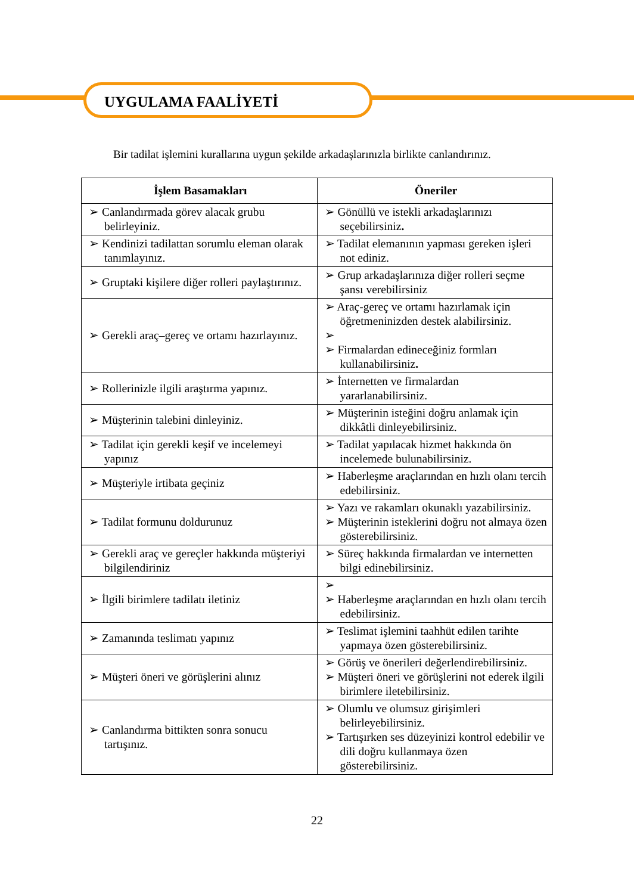UYGULAMA FAALİYETİ
Bir tadilat işlemini kurallarına uygun şekilde arkadaşlarınızla birlikte canlandırınız.
| İşlem Basamakları | Öneriler |
| --- | --- |
| ➢ Canlandırmada görev alacak grubu belirleyiniz. | ➢ Gönüllü ve istekli arkadaşlarınızı seçebilirsiniz . |
| ➢ Kendinizi tadilattan sorumlu eleman olarak tanımlayınız. | ➢ Tadilat elemanının yapması gereken işleri not ediniz. |
| ➢ Gruptaki kişilere diğer rolleri paylaştırınız. | ➢ Grup arkadaşlarınıza diğer rolleri seçme şansı verebilirsiniz |
| ➢ Gerekli araç–gereç ve ortamı hazırlayınız. | ➢ Araç-gereç ve ortamı hazırlamak için öğretmeninizden destek alabilirsiniz. ➢ ➢ Firmalardan edineceğiniz formları kullanabilirsiniz . |
| ➢ Rollerinizle ilgili araştırma yapınız. | ➢ İnternetten ve firmalardan yararlanabilirsiniz. |
| ➢ Müşterinin talebini dinleyiniz. | ➢ Müşterinin isteğini doğru anlamak için dikkâtli dinleyebilirsiniz. |
| ➢ Tadilat için gerekli keşif ve incelemeyi yapınız | ➢ Tadilat yapılacak hizmet hakkında ön incelemede bulunabilirsiniz. |
| ➢ Müşteriyle irtibata geçiniz | ➢ Haberleşme araçlarından en hızlı olanı tercih edebilirsiniz. |
| ➢ Tadilat formunu doldurunuz | ➢ Yazı ve rakamları okunaklı yazabilirsiniz. ➢ Müşterinin isteklerini doğru not almaya özen gösterebilirsiniz. |
| ➢ Gerekli araç ve gereçler hakkında müşteriyi bilgilendiriniz | ➢ Süreç hakkında firmalardan ve internetten bilgi edinebilirsiniz. |
| ➢ İlgili birimlere tadilatı iletiniz | ➢ ➢ Haberleşme araçlarından en hızlı olanı tercih edebilirsiniz. |
| ➢ Zamanında teslimatı yapınız | ➢ Teslimat işlemini taahhüt edilen tarihte yapmaya özen gösterebilirsiniz. |
| ➢ Müşteri öneri ve görüşlerini alınız | ➢ Görüş ve önerileri değerlendirebilirsiniz. ➢ Müşteri öneri ve görüşlerini not ederek ilgili birimlere iletebilirsiniz. |
| ➢ Canlandırma bittikten sonra sonucu tartışınız. | ➢ Olumlu ve olumsuz girişimleri belirleyebilirsiniz. ➢ Tartışırken ses düzeyinizi kontrol edebilir ve dili doğru kullanmaya özen gösterebilirsiniz. |
22